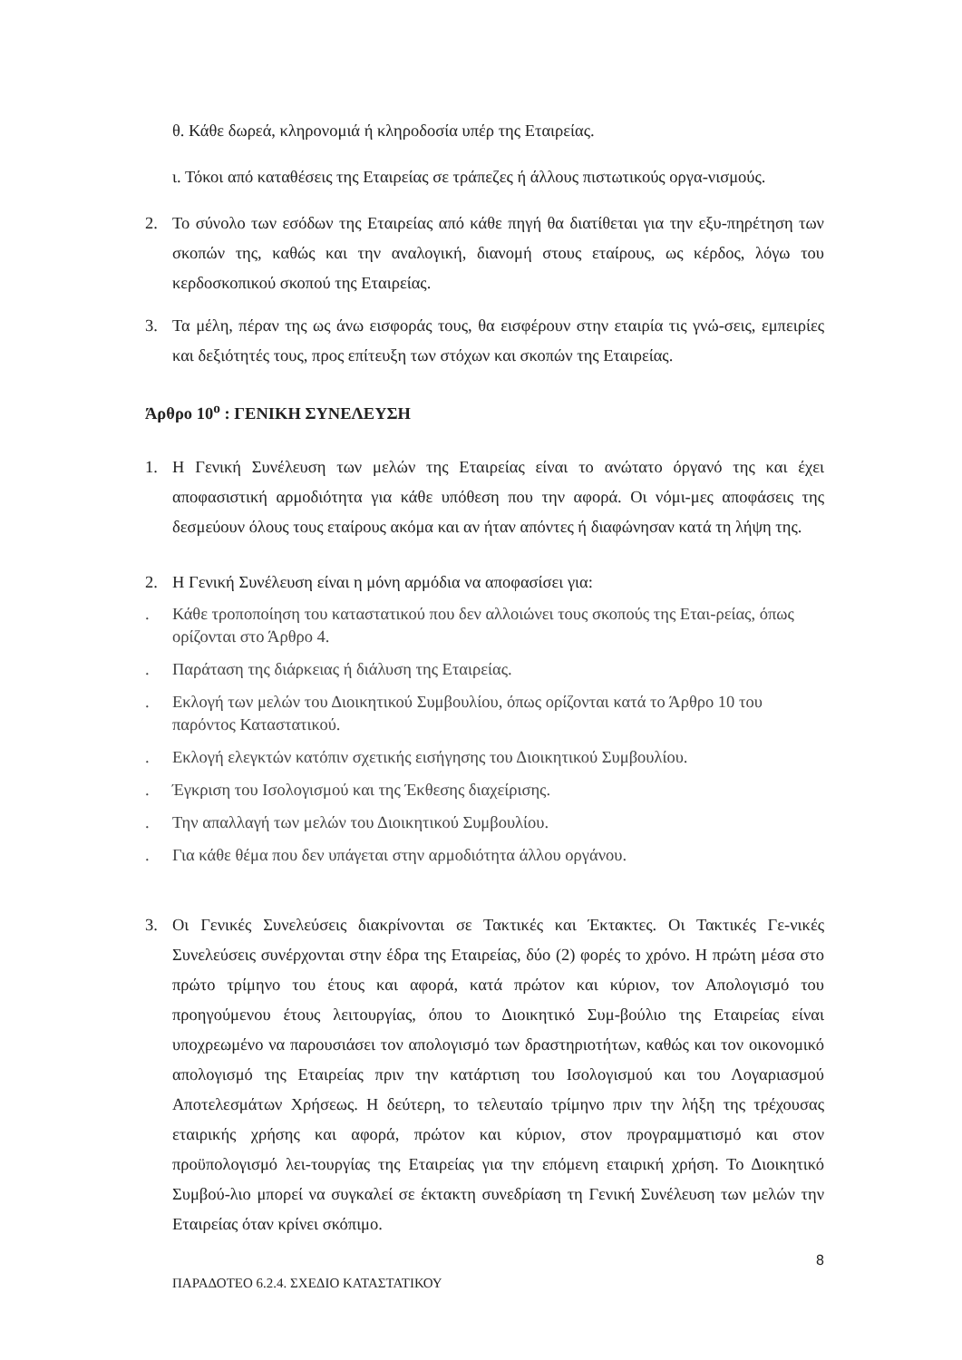θ. Κάθε δωρεά, κληρονομιά ή κληροδοσία υπέρ της Εταιρείας.
ι. Τόκοι από καταθέσεις της Εταιρείας σε τράπεζες ή άλλους πιστωτικούς οργα-νισμούς.
2. Το σύνολο των εσόδων της Εταιρείας από κάθε πηγή θα διατίθεται για την εξυ-πηρέτηση των σκοπών της, καθώς και την αναλογική, διανομή στους εταίρους, ως κέρδος, λόγω του κερδοσκοπικού σκοπού της Εταιρείας.
3. Τα μέλη, πέραν της ως άνω εισφοράς τους, θα εισφέρουν στην εταιρία τις γνώ-σεις, εμπειρίες και δεξιότητές τους, προς επίτευξη των στόχων και σκοπών της Εταιρείας.
Άρθρο 10<sup>ο</sup> : ΓΕΝΙΚΗ ΣΥΝΕΛΕΥΣΗ
1. Η Γενική Συνέλευση των μελών της Εταιρείας είναι το ανώτατο όργανό της και έχει αποφασιστική αρμοδιότητα για κάθε υπόθεση που την αφορά. Οι νόμι-μες αποφάσεις της δεσμεύουν όλους τους εταίρους ακόμα και αν ήταν απόντες ή διαφώνησαν κατά τη λήψη της.
2. Η Γενική Συνέλευση είναι η μόνη αρμόδια να αποφασίσει για:
. Κάθε τροποποίηση του καταστατικού που δεν αλλοιώνει τους σκοπούς της Εται-ρείας, όπως ορίζονται στο Άρθρο 4.
. Παράταση της διάρκειας ή διάλυση της Εταιρείας.
. Εκλογή των μελών του Διοικητικού Συμβουλίου, όπως ορίζονται κατά το Άρθρο 10 του παρόντος Καταστατικού.
. Εκλογή ελεγκτών κατόπιν σχετικής εισήγησης του Διοικητικού Συμβουλίου.
. Έγκριση του Ισολογισμού και της Έκθεσης διαχείρισης.
. Την απαλλαγή των μελών του Διοικητικού Συμβουλίου.
. Για κάθε θέμα που δεν υπάγεται στην αρμοδιότητα άλλου οργάνου.
3. Οι Γενικές Συνελεύσεις διακρίνονται σε Τακτικές και Έκτακτες. Οι Τακτικές Γε-νικές Συνελεύσεις συνέρχονται στην έδρα της Εταιρείας, δύο (2) φορές το χρόνο. Η πρώτη μέσα στο πρώτο τρίμηνο του έτους και αφορά, κατά πρώτον και κύριον, τον Απολογισμό του προηγούμενου έτους λειτουργίας, όπου το Διοικητικό Συμ-βούλιο της Εταιρείας είναι υποχρεωμένο να παρουσιάσει τον απολογισμό των δραστηριοτήτων, καθώς και τον οικονομικό απολογισμό της Εταιρείας πριν την κατάρτιση του Ισολογισμού και του Λογαριασμού Αποτελεσμάτων Χρήσεως. Η δεύτερη, το τελευταίο τρίμηνο πριν την λήξη της τρέχουσας εταιρικής χρήσης και αφορά, πρώτον και κύριον, στον προγραμματισμό και στον προϋπολογισμό λει-τουργίας της Εταιρείας για την επόμενη εταιρική χρήση. Το Διοικητικό Συμβού-λιο μπορεί να συγκαλεί σε έκτακτη συνεδρίαση τη Γενική Συνέλευση των μελών την Εταιρείας όταν κρίνει σκόπιμο.
8
ΠΑΡΑΔΟΤΕΟ 6.2.4. ΣΧΕΔΙΟ ΚΑΤΑΣΤΑΤΙΚΟΥ